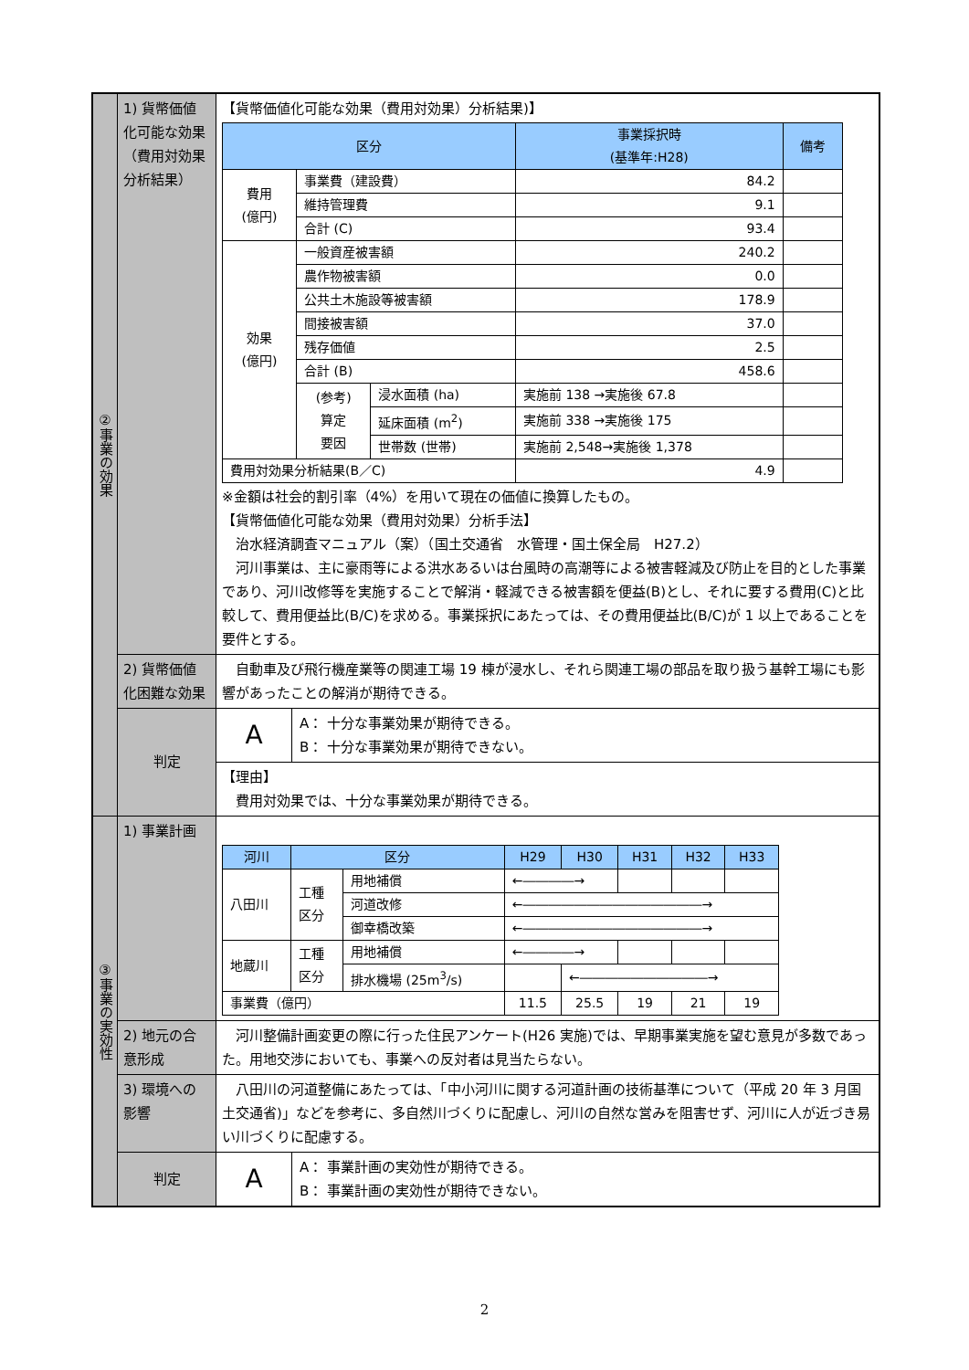| ②事業の効果 | 1) 貨幣価値化可能な効果（費用対効果分析結果） | 【貨幣価値化可能な効果（費用対効果）分析結果)】 / 区分 / / / 事業採択時 (基準年:H28) / 備考 / / --- / --- / --- / --- / --- / / 費用 (億円) / 事業費（建設費） / / 84.2 / / / / 維持管理費 / / 9.1 / / / / 合計 (C) / / 93.4 / / / 効果 (億円) / 一般資産被害額 / / 240.2 / / / / 農作物被害額 / / 0.0 / / / / 公共土木施設等被害額 / / 178.9 / / / / 間接被害額 / / 37.0 / / / / 残存価値 / / 2.5 / / / / 合計 (B) / / 458.6 / / / / (参考) 算定 要因 / 浸水面積 (ha) / 実施前 138 →実施後 67.8 / / / / / 延床面積 (m<sup>2</sup>) / 実施前 338 →実施後 175 / / / / / 世帯数 (世帯) / 実施前 2,548→実施後 1,378 / / / 費用対効果分析結果(B／C) / / / 4.9 / / ※金額は社会的割引率（4%）を用いて現在の価値に換算したもの。 【貨幣価値化可能な効果（費用対効果）分析手法】 治水経済調査マニュアル（案）（国土交通省 水管理・国土保全局 H27.2） 河川事業は、主に豪雨等による洪水あるいは台風時の高潮等による被害軽減及び防止を目的とした事業であり、河川改修等を実施することで解消・軽減できる被害額を便益(B)とし、それに要する費用(C)と比較して、費用便益比(B/C)を求める。事業採択にあたっては、その費用便益比(B/C)が 1 以上であることを要件とする。 |
| | 2) 貨幣価値化困難な効果 | 自動車及び飛行機産業等の関連工場 19 棟が浸水し、それら関連工場の部品を取り扱う基幹工場にも影響があったことの解消が期待できる。 |
| | 判定 | / A / A： 十分な事業効果が期待できる。 B： 十分な事業効果が期待できない。 / |
| | | 【理由】 費用対効果では、十分な事業効果が期待できる。 |
| ③事業の実効性 | 1) 事業計画 | / 河川 / 区分 / / H29 / H30 / H31 / H32 / H33 / / --- / --- / --- / --- / --- / --- / --- / --- / / 八田川 / 工種 区分 / 用地補償 / ←――――→ / / / / / / / / 河道改修 / ←――――――――――――――→ / / / / / / / / 御幸橋改築 / ←――――――――――――――→ / / / / / / 地蔵川 / 工種 区分 / 用地補償 / ←――――→ / / / / / / / / 排水機場 (25m<sup>3</sup>/s) / / ←――――――――――→ / / / / / 事業費（億円） / / / 11.5 / 25.5 / 19 / 21 / 19 / |
| | 2) 地元の合意形成 | 河川整備計画変更の際に行った住民アンケート(H26 実施)では、早期事業実施を望む意見が多数であった。用地交渉においても、事業への反対者は見当たらない。 |
| | 3) 環境への影響 | 八田川の河道整備にあたっては、「中小河川に関する河道計画の技術基準について（平成 20 年 3 月国土交通省)」などを参考に、多自然川づくりに配慮し、河川の自然な営みを阻害せず、河川に人が近づき易い川づくりに配慮する。 |
| | 判定 | / A / A： 事業計画の実効性が期待できる。 B： 事業計画の実効性が期待できない。 / |
2